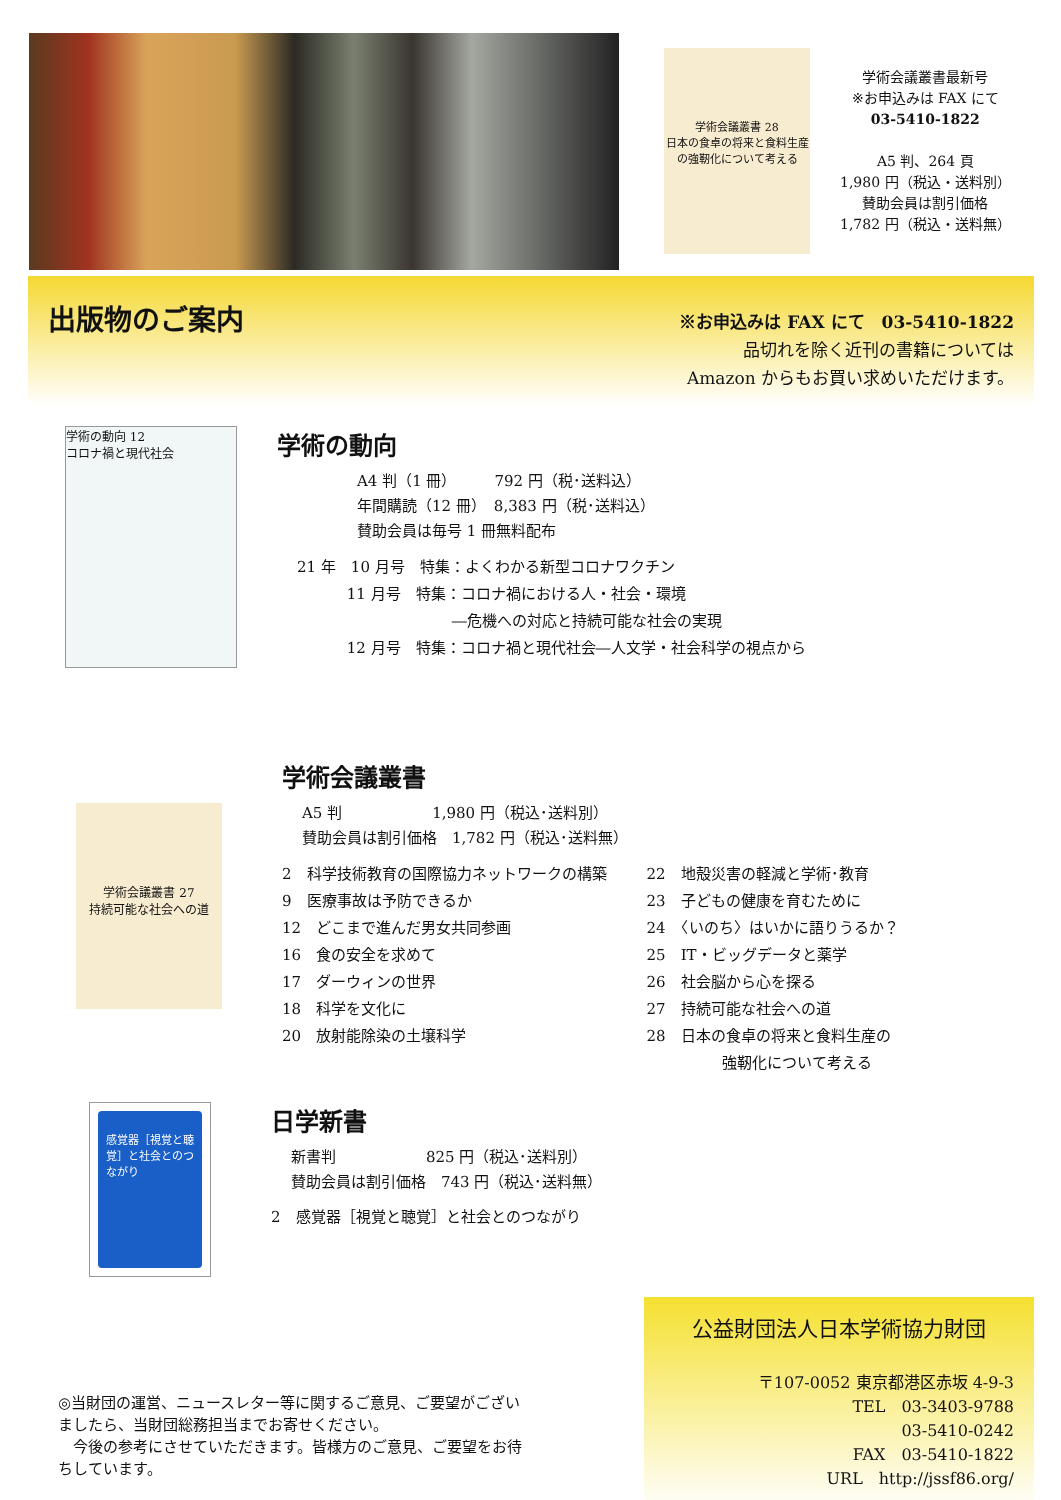学術会議叢書 28
日本の食卓の将来と食料生産の強靭化について考える
学術会議叢書最新号
※お申込みは FAX にて
03-5410-1822
A5 判、264 頁
1,980 円（税込・送料別）
賛助会員は割引価格
1,782 円（税込・送料無）
出版物のご案内
※お申込みは FAX にて　03-5410-1822
品切れを除く近刊の書籍については
Amazon からもお買い求めいただけます。
学術の動向 12
コロナ禍と現代社会
学術の動向
A4 判（1 冊）　　　792 円（税･送料込）
年間購読（12 冊）　8,383 円（税･送料込）
賛助会員は毎号 1 冊無料配布
21 年　10 月号　特集：よくわかる新型コロナワクチン
　　　 11 月号　特集：コロナ禍における人・社会・環境
　　　　　　　　　　 ―危機への対応と持続可能な社会の実現
　　　 12 月号　特集：コロナ禍と現代社会―人文学・社会科学の視点から
学術会議叢書 27
持続可能な社会への道
学術会議叢書
A5 判　　　　　　1,980 円（税込･送料別）
賛助会員は割引価格　1,782 円（税込･送料無）
2　科学技術教育の国際協力ネットワークの構築
9　医療事故は予防できるか
12　どこまで進んだ男女共同参画
16　食の安全を求めて
17　ダーウィンの世界
18　科学を文化に
20　放射能除染の土壌科学
22　地殻災害の軽減と学術･教育
23　子どもの健康を育むために
24　〈いのち〉はいかに語りうるか？
25　IT・ビッグデータと薬学
26　社会脳から心を探る
27　持続可能な社会への道
28　日本の食卓の将来と食料生産の
　　　　　強靭化について考える
感覚器［視覚と聴覚］と社会とのつながり
日学新書
新書判　　　　　　825 円（税込･送料別）
賛助会員は割引価格　743 円（税込･送料無）
2　感覚器［視覚と聴覚］と社会とのつながり
◎当財団の運営、ニュースレター等に関するご意見、ご要望がございましたら、当財団総務担当までお寄せください。
　今後の参考にさせていただきます。皆様方のご意見、ご要望をお待ちしています。
公益財団法人日本学術協力財団
〒107-0052 東京都港区赤坂 4-9-3
TEL　03-3403-9788
03-5410-0242
FAX　03-5410-1822
URL　http://jssf86.org/